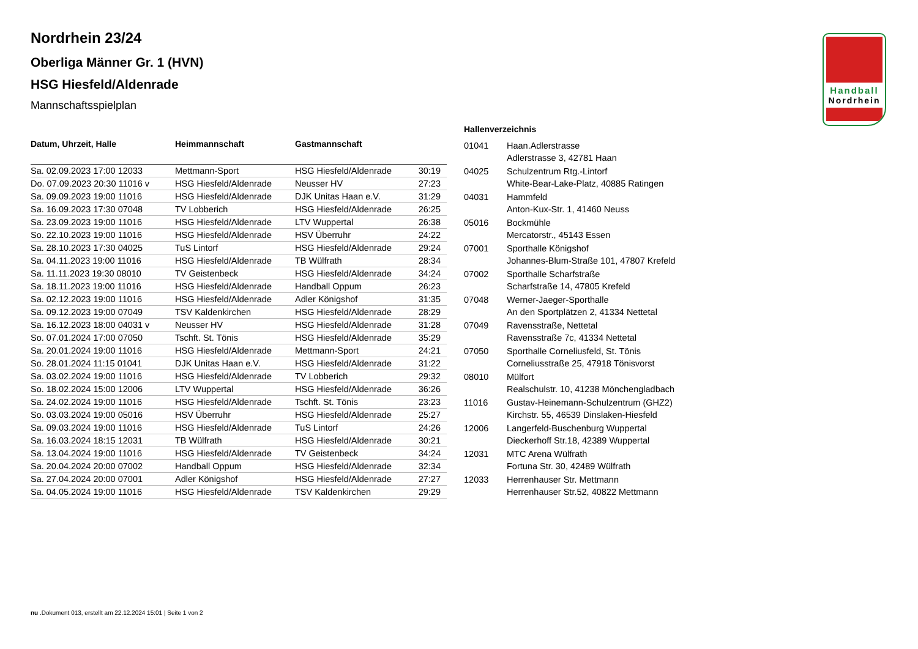Handball
Nordrhein
Nordrhein 23/24
Oberliga Männer Gr. 1 (HVN)
HSG Hiesfeld/Aldenrade
Mannschaftsspielplan
| Datum, Uhrzeit, Halle | Heimmannschaft | Gastmannschaft | |
| --- | --- | --- | --- |
| Sa. 02.09.2023 17:00 12033 | Mettmann-Sport | HSG Hiesfeld/Aldenrade | 30:19 |
| Do. 07.09.2023 20:30 11016 v | HSG Hiesfeld/Aldenrade | Neusser HV | 27:23 |
| Sa. 09.09.2023 19:00 11016 | HSG Hiesfeld/Aldenrade | DJK Unitas Haan e.V. | 31:29 |
| Sa. 16.09.2023 17:30 07048 | TV Lobberich | HSG Hiesfeld/Aldenrade | 26:25 |
| Sa. 23.09.2023 19:00 11016 | HSG Hiesfeld/Aldenrade | LTV Wuppertal | 26:38 |
| So. 22.10.2023 19:00 11016 | HSG Hiesfeld/Aldenrade | HSV Überruhr | 24:22 |
| Sa. 28.10.2023 17:30 04025 | TuS Lintorf | HSG Hiesfeld/Aldenrade | 29:24 |
| Sa. 04.11.2023 19:00 11016 | HSG Hiesfeld/Aldenrade | TB Wülfrath | 28:34 |
| Sa. 11.11.2023 19:30 08010 | TV Geistenbeck | HSG Hiesfeld/Aldenrade | 34:24 |
| Sa. 18.11.2023 19:00 11016 | HSG Hiesfeld/Aldenrade | Handball Oppum | 26:23 |
| Sa. 02.12.2023 19:00 11016 | HSG Hiesfeld/Aldenrade | Adler Königshof | 31:35 |
| Sa. 09.12.2023 19:00 07049 | TSV Kaldenkirchen | HSG Hiesfeld/Aldenrade | 28:29 |
| Sa. 16.12.2023 18:00 04031 v | Neusser HV | HSG Hiesfeld/Aldenrade | 31:28 |
| So. 07.01.2024 17:00 07050 | Tschft. St. Tönis | HSG Hiesfeld/Aldenrade | 35:29 |
| Sa. 20.01.2024 19:00 11016 | HSG Hiesfeld/Aldenrade | Mettmann-Sport | 24:21 |
| So. 28.01.2024 11:15 01041 | DJK Unitas Haan e.V. | HSG Hiesfeld/Aldenrade | 31:22 |
| Sa. 03.02.2024 19:00 11016 | HSG Hiesfeld/Aldenrade | TV Lobberich | 29:32 |
| So. 18.02.2024 15:00 12006 | LTV Wuppertal | HSG Hiesfeld/Aldenrade | 36:26 |
| Sa. 24.02.2024 19:00 11016 | HSG Hiesfeld/Aldenrade | Tschft. St. Tönis | 23:23 |
| So. 03.03.2024 19:00 05016 | HSV Überruhr | HSG Hiesfeld/Aldenrade | 25:27 |
| Sa. 09.03.2024 19:00 11016 | HSG Hiesfeld/Aldenrade | TuS Lintorf | 24:26 |
| Sa. 16.03.2024 18:15 12031 | TB Wülfrath | HSG Hiesfeld/Aldenrade | 30:21 |
| Sa. 13.04.2024 19:00 11016 | HSG Hiesfeld/Aldenrade | TV Geistenbeck | 34:24 |
| Sa. 20.04.2024 20:00 07002 | Handball Oppum | HSG Hiesfeld/Aldenrade | 32:34 |
| Sa. 27.04.2024 20:00 07001 | Adler Königshof | HSG Hiesfeld/Aldenrade | 27:27 |
| Sa. 04.05.2024 19:00 11016 | HSG Hiesfeld/Aldenrade | TSV Kaldenkirchen | 29:29 |
| Hallenverzeichnis | |
| --- | --- |
| 01041 | Haan.Adlerstrasse Adlerstrasse 3, 42781 Haan |
| 04025 | Schulzentrum Rtg.-Lintorf White-Bear-Lake-Platz, 40885 Ratingen |
| 04031 | Hammfeld Anton-Kux-Str. 1, 41460 Neuss |
| 05016 | Bockmühle Mercatorstr., 45143 Essen |
| 07001 | Sporthalle Königshof Johannes-Blum-Straße 101, 47807 Krefeld |
| 07002 | Sporthalle Scharfstraße Scharfstraße 14, 47805 Krefeld |
| 07048 | Werner-Jaeger-Sporthalle An den Sportplätzen 2, 41334 Nettetal |
| 07049 | Ravensstraße, Nettetal Ravensstraße 7c, 41334 Nettetal |
| 07050 | Sporthalle Corneliusfeld, St. Tönis Corneliusstraße 25, 47918 Tönisvorst |
| 08010 | Mülfort Realschulstr. 10, 41238 Mönchengladbach |
| 11016 | Gustav-Heinemann-Schulzentrum (GHZ2) Kirchstr. 55, 46539 Dinslaken-Hiesfeld |
| 12006 | Langerfeld-Buschenburg Wuppertal Dieckerhoff Str.18, 42389 Wuppertal |
| 12031 | MTC Arena Wülfrath Fortuna Str. 30, 42489 Wülfrath |
| 12033 | Herrenhauser Str. Mettmann Herrenhauser Str.52, 40822 Mettmann |
nu .Dokument 013, erstellt am 22.12.2024 15:01 | Seite 1 von 2